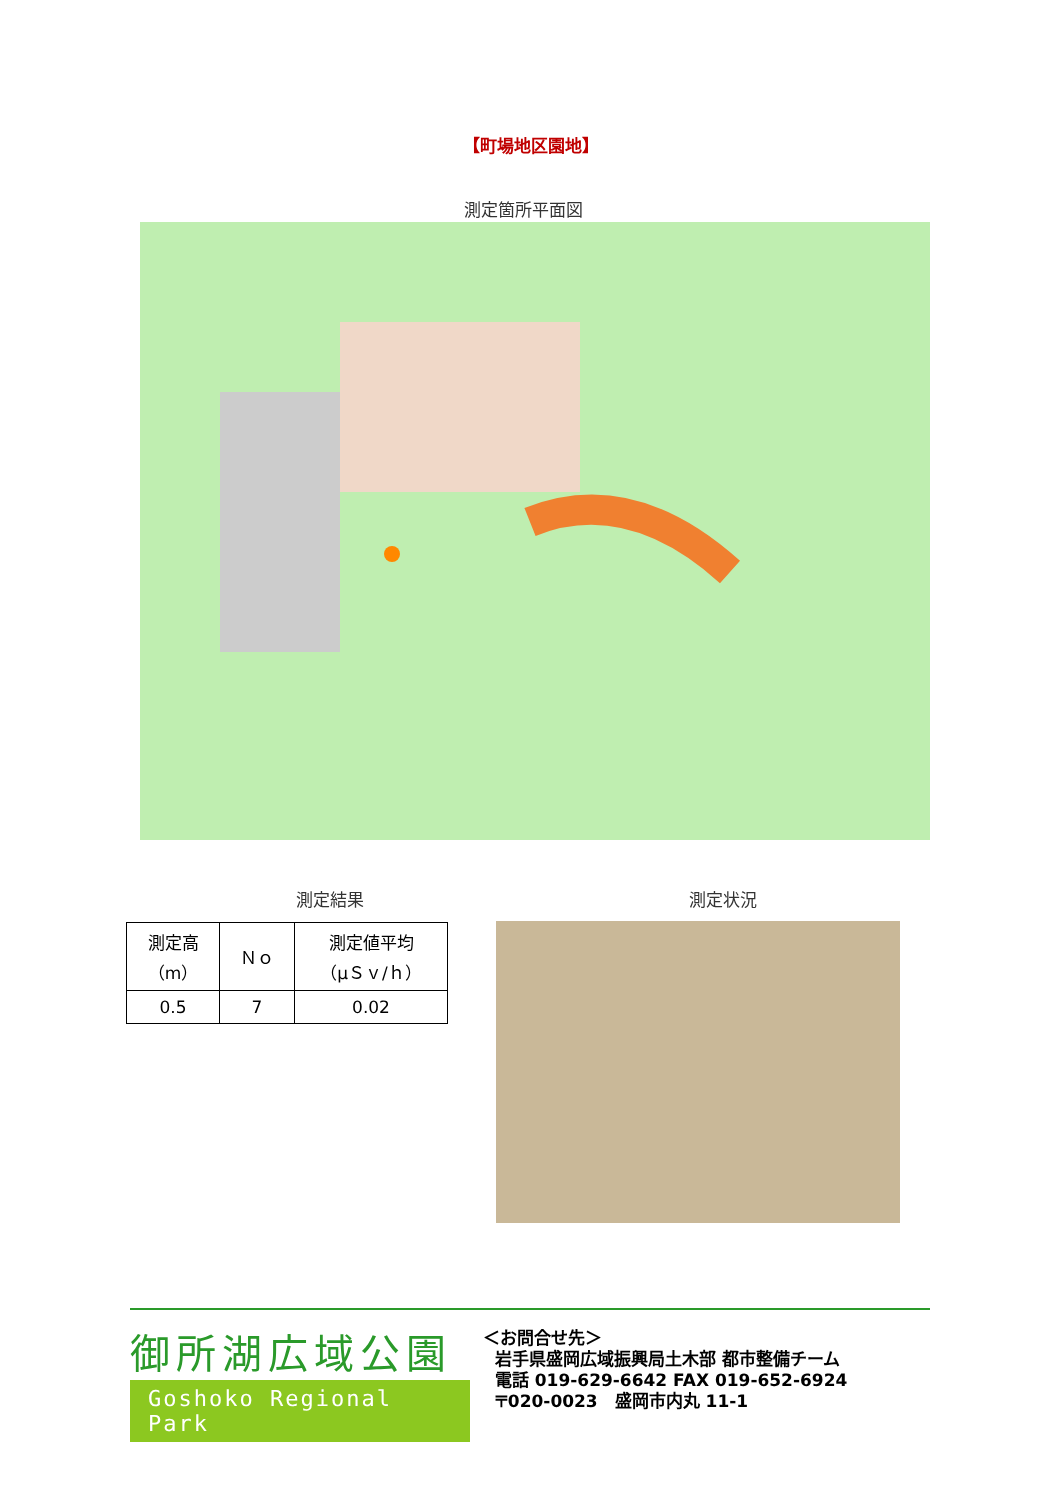【町場地区園地】
測定箇所平面図
測定結果 測定状況
| 測定高 （m） | Ｎｏ | 測定値平均 （μＳｖ/ｈ） |
| --- | --- | --- |
| 0.5 | 7 | 0.02 |
御所湖広域公園
Goshoko Regional Park
＜お問合せ先＞
岩手県盛岡広域振興局土木部 都市整備チーム
電話 019-629-6642 FAX 019-652-6924
〒020-0023　盛岡市内丸 11-1